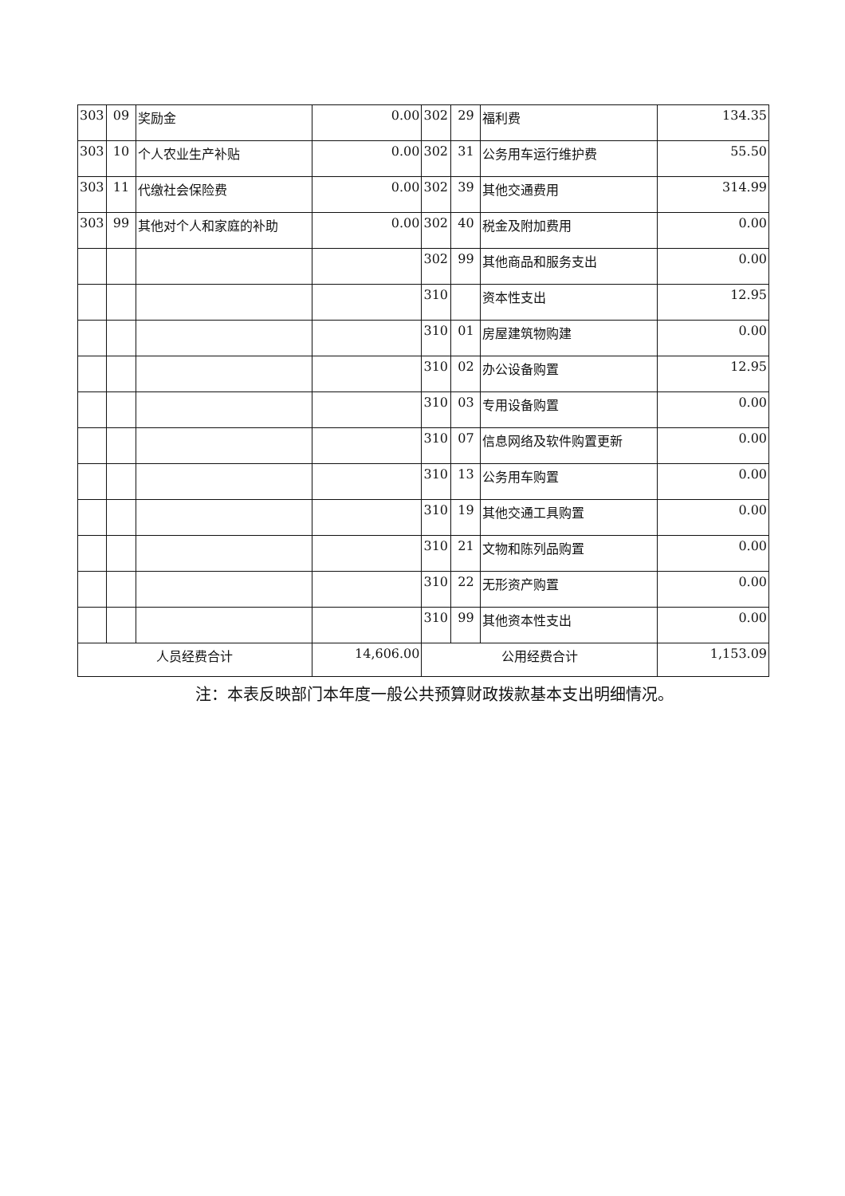| 303 | 09 | 奖励金 | 0.00 | 302 | 29 | 福利费 | 134.35 |
| 303 | 10 | 个人农业生产补贴 | 0.00 | 302 | 31 | 公务用车运行维护费 | 55.50 |
| 303 | 11 | 代缴社会保险费 | 0.00 | 302 | 39 | 其他交通费用 | 314.99 |
| 303 | 99 | 其他对个人和家庭的补助 | 0.00 | 302 | 40 | 税金及附加费用 | 0.00 |
| | | | | 302 | 99 | 其他商品和服务支出 | 0.00 |
| | | | | 310 | | 资本性支出 | 12.95 |
| | | | | 310 | 01 | 房屋建筑物购建 | 0.00 |
| | | | | 310 | 02 | 办公设备购置 | 12.95 |
| | | | | 310 | 03 | 专用设备购置 | 0.00 |
| | | | | 310 | 07 | 信息网络及软件购置更新 | 0.00 |
| | | | | 310 | 13 | 公务用车购置 | 0.00 |
| | | | | 310 | 19 | 其他交通工具购置 | 0.00 |
| | | | | 310 | 21 | 文物和陈列品购置 | 0.00 |
| | | | | 310 | 22 | 无形资产购置 | 0.00 |
| | | | | 310 | 99 | 其他资本性支出 | 0.00 |
| 人员经费合计 | | | 14,606.00 | 公用经费合计 | | | 1,153.09 |
注：本表反映部门本年度一般公共预算财政拨款基本支出明细情况。